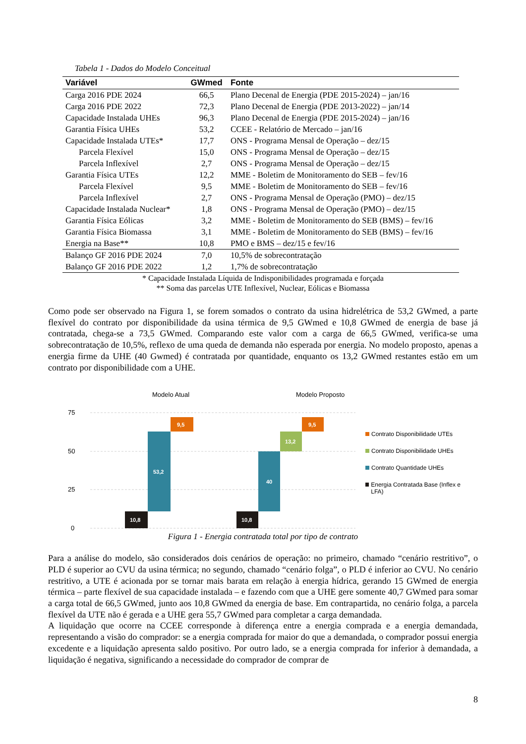Tabela 1 - Dados do Modelo Conceitual
| Variável | GWmed | Fonte |
| --- | --- | --- |
| Carga 2016 PDE 2024 | 66,5 | Plano Decenal de Energia (PDE 2015-2024) – jan/16 |
| Carga 2016 PDE 2022 | 72,3 | Plano Decenal de Energia (PDE 2013-2022) – jan/14 |
| Capacidade Instalada UHEs | 96,3 | Plano Decenal de Energia (PDE 2015-2024) – jan/16 |
| Garantia Física UHEs | 53,2 | CCEE - Relatório de Mercado – jan/16 |
| Capacidade Instalada UTEs* | 17,7 | ONS - Programa Mensal de Operação – dez/15 |
| Parcela Flexível | 15,0 | ONS - Programa Mensal de Operação – dez/15 |
| Parcela Inflexível | 2,7 | ONS - Programa Mensal de Operação – dez/15 |
| Garantia Física UTEs | 12,2 | MME - Boletim de Monitoramento do SEB – fev/16 |
| Parcela Flexível | 9,5 | MME - Boletim de Monitoramento do SEB – fev/16 |
| Parcela Inflexível | 2,7 | ONS - Programa Mensal de Operação (PMO) – dez/15 |
| Capacidade Instalada Nuclear* | 1,8 | ONS - Programa Mensal de Operação (PMO) – dez/15 |
| Garantia Física Eólicas | 3,2 | MME - Boletim de Monitoramento do SEB (BMS) – fev/16 |
| Garantia Física Biomassa | 3,1 | MME - Boletim de Monitoramento do SEB (BMS) – fev/16 |
| Energia na Base** | 10,8 | PMO e BMS – dez/15 e fev/16 |
| Balanço GF 2016 PDE 2024 | 7,0 | 10,5% de sobrecontratação |
| Balanço GF 2016 PDE 2022 | 1,2 | 1,7% de sobrecontratação |
* Capacidade Instalada Líquida de Indisponibilidades programada e forçada
** Soma das parcelas UTE Inflexível, Nuclear, Eólicas e Biomassa
Como pode ser observado na Figura 1, se forem somados o contrato da usina hidrelétrica de 53,2 GWmed, a parte flexível do contrato por disponibilidade da usina térmica de 9,5 GWmed e 10,8 GWmed de energia de base já contratada, chega-se a 73,5 GWmed. Comparando este valor com a carga de 66,5 GWmed, verifica-se uma sobrecontratação de 10,5%, reflexo de uma queda de demanda não esperada por energia. No modelo proposto, apenas a energia firme da UHE (40 Gwmed) é contratada por quantidade, enquanto os 13,2 GWmed restantes estão em um contrato por disponibilidade com a UHE.
Modelo Atual
Modelo Proposto
75
50
25
0
10,8
53,2
9,5
10,8
40
13,2
9,5
Contrato Disponibilidade UTEs
Contrato Disponibilidade UHEs
Contrato Quantidade UHEs
Energia Contratada Base (Inflex e LFA)
Figura 1 - Energia contratada total por tipo de contrato
Para a análise do modelo, são considerados dois cenários de operação: no primeiro, chamado “cenário restritivo”, o PLD é superior ao CVU da usina térmica; no segundo, chamado “cenário folga”, o PLD é inferior ao CVU. No cenário restritivo, a UTE é acionada por se tornar mais barata em relação à energia hídrica, gerando 15 GWmed de energia térmica – parte flexível de sua capacidade instalada – e fazendo com que a UHE gere somente 40,7 GWmed para somar a carga total de 66,5 GWmed, junto aos 10,8 GWmed da energia de base. Em contrapartida, no cenário folga, a parcela flexível da UTE não é gerada e a UHE gera 55,7 GWmed para completar a carga demandada.
A liquidação que ocorre na CCEE corresponde à diferença entre a energia comprada e a energia demandada, representando a visão do comprador: se a energia comprada for maior do que a demandada, o comprador possui energia excedente e a liquidação apresenta saldo positivo. Por outro lado, se a energia comprada for inferior à demandada, a liquidação é negativa, significando a necessidade do comprador de comprar de
8